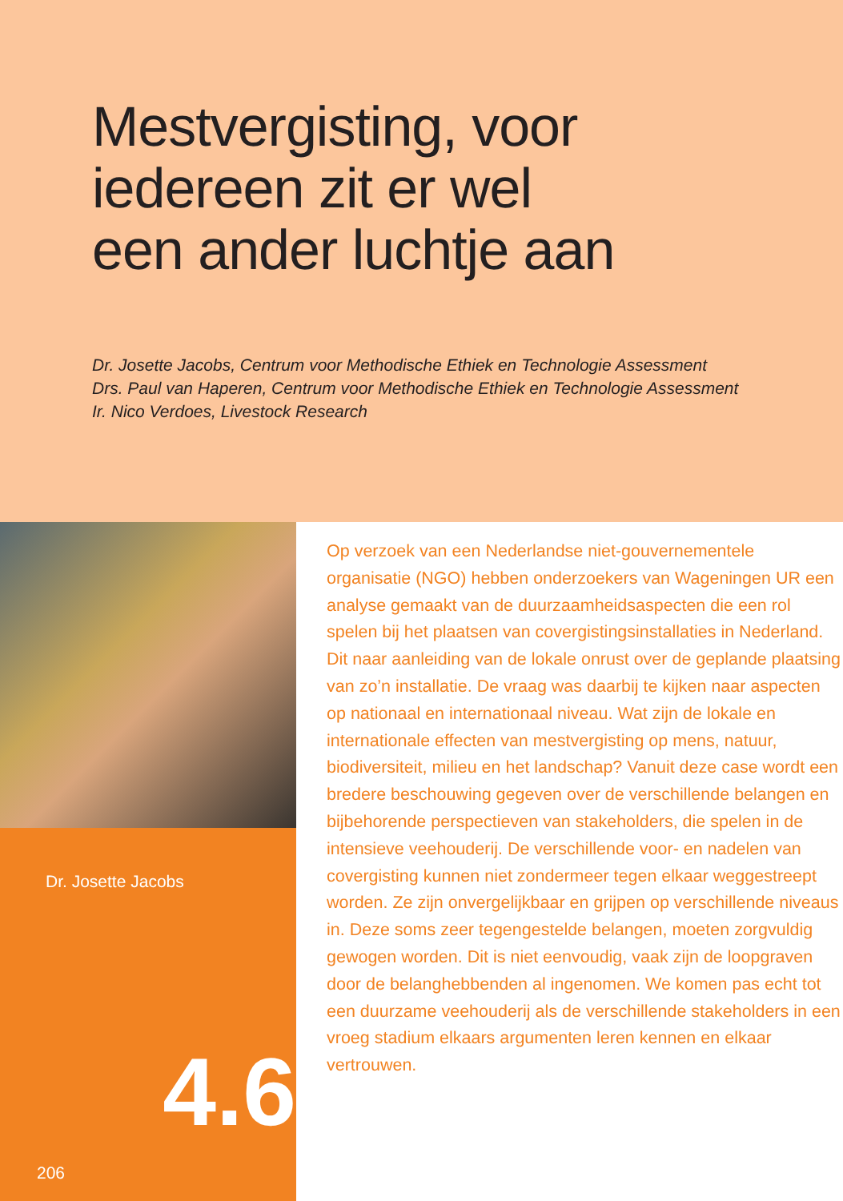Mestvergisting, voor
iedereen zit er wel
een ander luchtje aan
Dr. Josette Jacobs, Centrum voor Methodische Ethiek en Technologie Assessment
Drs. Paul van Haperen, Centrum voor Methodische Ethiek en Technologie Assessment
Ir. Nico Verdoes, Livestock Research
Dr. Josette Jacobs
4.6
206
Op verzoek van een Nederlandse niet-gouvernementele organisatie (NGO) hebben onderzoekers van Wageningen UR een analyse gemaakt van de duurzaamheidsaspecten die een rol spelen bij het plaatsen van covergistingsinstal­laties in Nederland. Dit naar aanleiding van de lokale onrust over de geplande plaatsing van zo’n installatie. De vraag was daarbij te kijken naar aspecten op nationaal en internationaal niveau. Wat zijn de lokale en internationale effecten van mestvergisting op mens, natuur, biodiversi­teit, milieu en het landschap? Vanuit deze case wordt een bredere beschouwing gegeven over de verschillende belangen en bijbehorende perspectieven van stakehol­ders, die spelen in de intensieve veehouderij. De verschil­lende voor- en nadelen van covergisting kunnen niet zondermeer tegen elkaar weggestreept worden. Ze zijn onvergelijkbaar en grijpen op verschillende niveaus in. Deze soms zeer tegengestelde belangen, moeten zorgvul­dig gewogen worden. Dit is niet eenvoudig, vaak zijn de loopgraven door de belanghebbenden al ingenomen. We komen pas echt tot een duurzame veehouderij als de verschillende stakeholders in een vroeg stadium elkaars argumenten leren kennen en elkaar vertrouwen.